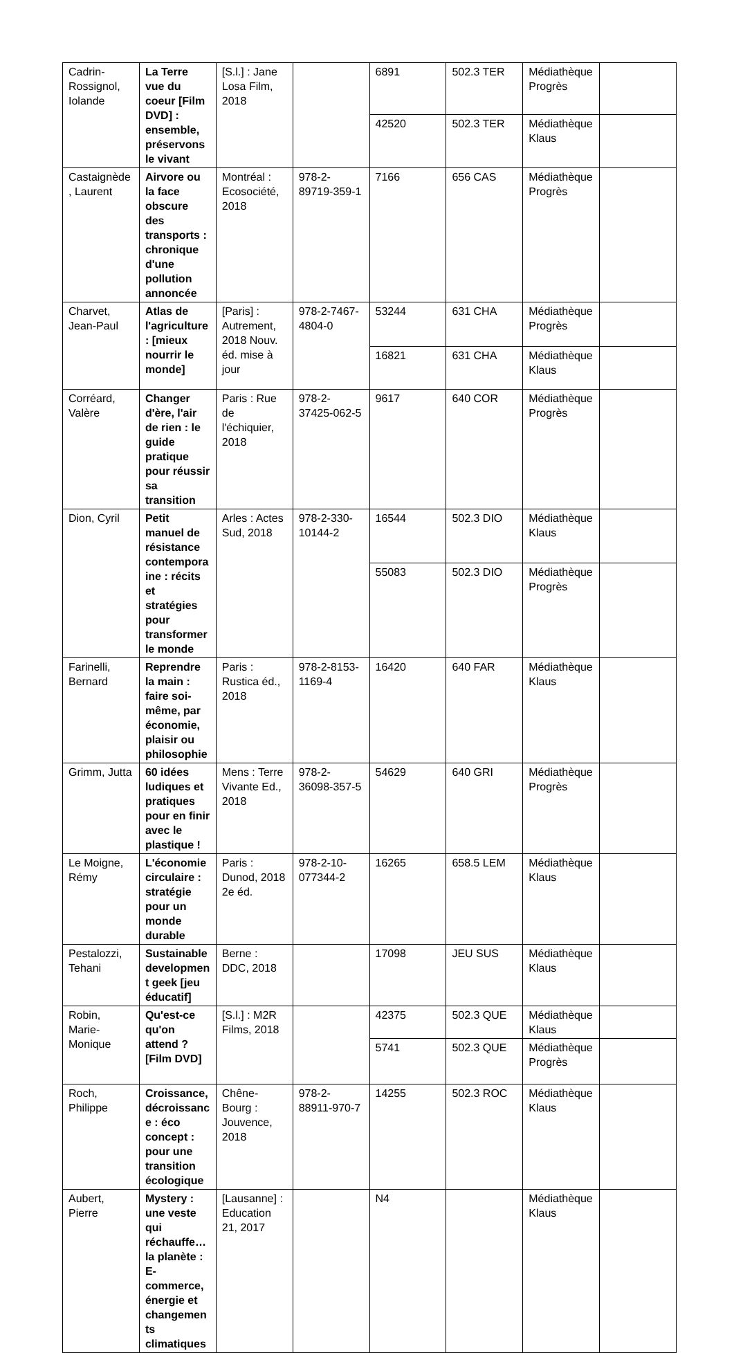| Cadrin-Rossignol, Iolande | La Terre vue du coeur [Film DVD] : ensemble, préservons le vivant | [S.l.] : Jane Losa Film, 2018 | | 6891 | 502.3 TER | Médiathèque Progrès | |
| | | | | 42520 | 502.3 TER | Médiathèque Klaus | |
| Castaignède, Laurent | Airvore ou la face obscure des transports : chronique d'une pollution annoncée | Montréal : Ecosociété, 2018 | 978-2-89719-359-1 | 7166 | 656 CAS | Médiathèque Progrès | |
| Charvet, Jean-Paul | Atlas de l'agriculture : [mieux nourrir le monde] | [Paris] : Autrement, 2018 Nouv. éd. mise à jour | 978-2-7467-4804-0 | 53244 | 631 CHA | Médiathèque Progrès | |
| | | | | 16821 | 631 CHA | Médiathèque Klaus | |
| Corréard, Valère | Changer d'ère, l'air de rien : le guide pratique pour réussir sa transition | Paris : Rue de l'échiquier, 2018 | 978-2-37425-062-5 | 9617 | 640 COR | Médiathèque Progrès | |
| Dion, Cyril | Petit manuel de résistance contemporaine : récits et stratégies pour transformer le monde | Arles : Actes Sud, 2018 | 978-2-330-10144-2 | 16544 | 502.3 DIO | Médiathèque Klaus | |
| | | | | 55083 | 502.3 DIO | Médiathèque Progrès | |
| Farinelli, Bernard | Reprendre la main : faire soi-même, par économie, plaisir ou philosophie | Paris : Rustica éd., 2018 | 978-2-8153-1169-4 | 16420 | 640 FAR | Médiathèque Klaus | |
| Grimm, Jutta | 60 idées ludiques et pratiques pour en finir avec le plastique ! | Mens : Terre Vivante Ed., 2018 | 978-2-36098-357-5 | 54629 | 640 GRI | Médiathèque Progrès | |
| Le Moigne, Rémy | L'économie circulaire : stratégie pour un monde durable | Paris : Dunod, 2018 2e éd. | 978-2-10-077344-2 | 16265 | 658.5 LEM | Médiathèque Klaus | |
| Pestalozzi, Tehani | Sustainable development geek [jeu éducatif] | Berne : DDC, 2018 | | 17098 | JEU SUS | Médiathèque Klaus | |
| Robin, Marie-Monique | Qu'est-ce qu'on attend ? [Film DVD] | [S.l.] : M2R Films, 2018 | | 42375 | 502.3 QUE | Médiathèque Klaus | |
| | | | | 5741 | 502.3 QUE | Médiathèque Progrès | |
| Roch, Philippe | Croissance, décroissance : éco concept : pour une transition écologique | Chêne-Bourg : Jouvence, 2018 | 978-2-88911-970-7 | 14255 | 502.3 ROC | Médiathèque Klaus | |
| Aubert, Pierre | Mystery : une veste qui réchauffe… la planète : E-commerce, énergie et changements climatiques | [Lausanne] : Education 21, 2017 | | N4 | | Médiathèque Klaus | |